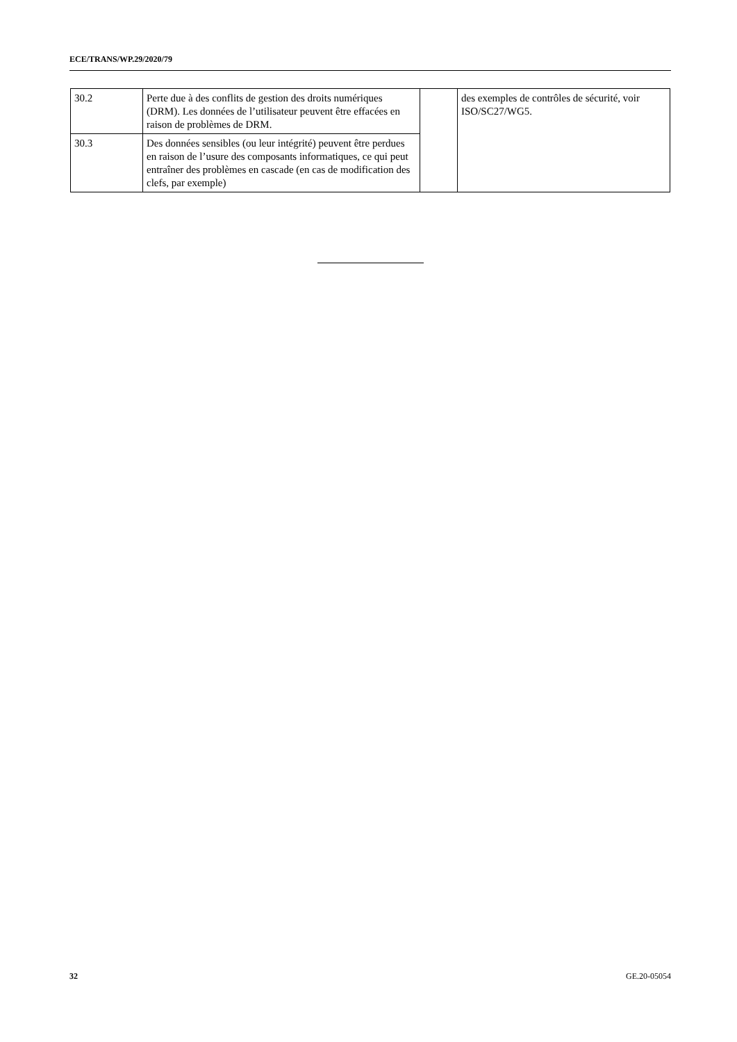ECE/TRANS/WP.29/2020/79
| 30.2 | Perte due à des conflits de gestion des droits numériques (DRM). Les données de l’utilisateur peuvent être effacées en raison de problèmes de DRM. | | des exemples de contrôles de sécurité, voir ISO/SC27/WG5. |
| 30.3 | Des données sensibles (ou leur intégrité) peuvent être perdues en raison de l’usure des composants informatiques, ce qui peut entraîner des problèmes en cascade (en cas de modification des clefs, par exemple) | | |
32 GE.20-05054